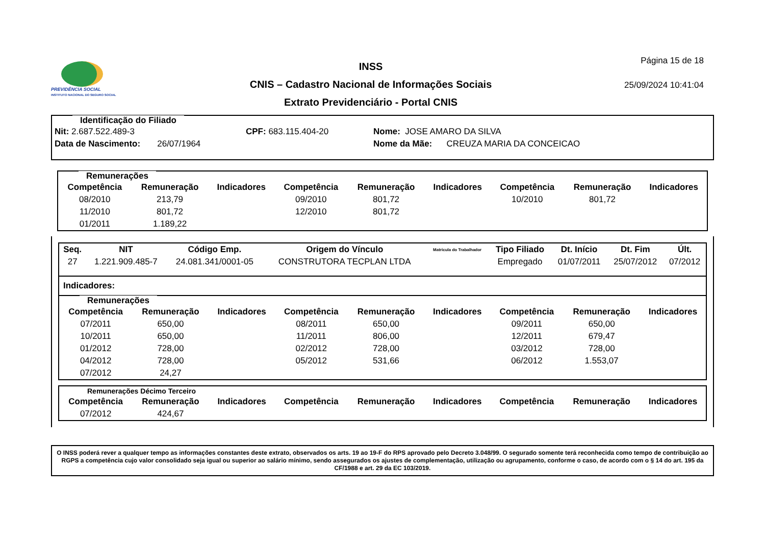PREVIDÊNCIA SOCIAL
INSTITUTO NACIONAL DO SEGURO SOCIAL
INSS
CNIS – Cadastro Nacional de Informações Sociais
Extrato Previdenciário - Portal CNIS
Página 15 de 18
25/09/2024 10:41:04
Identificação do Filiado
Nit: 2.687.522.489-3 CPF: 683.115.404-20 Nome: JOSE AMARO DA SILVA
Data de Nascimento: 26/07/1964 Nome da Mãe: CREUZA MARIA DA CONCEICAO
Remunerações
| Competência | Remuneração | Indicadores | Competência | Remuneração | Indicadores | Competência | Remuneração | Indicadores |
| --- | --- | --- | --- | --- | --- | --- | --- | --- |
| 08/2010 | 213,79 | | 09/2010 | 801,72 | | 10/2010 | 801,72 | |
| 11/2010 | 801,72 | | 12/2010 | 801,72 | | | | |
| 01/2011 | 1.189,22 | | | | | | | |
| Seq. | NIT | Código Emp. | Origem do Vínculo | Matrícula do Trabalhador | Tipo Filiado | Dt. Início | Dt. Fim | Últ. |
| --- | --- | --- | --- | --- | --- | --- | --- | --- |
| 27 | 1.221.909.485-7 | 24.081.341/0001-05 | CONSTRUTORA TECPLAN LTDA | | Empregado | 01/07/2011 | 25/07/2012 | 07/2012 |
Indicadores:
Remunerações
| Competência | Remuneração | Indicadores | Competência | Remuneração | Indicadores | Competência | Remuneração | Indicadores |
| --- | --- | --- | --- | --- | --- | --- | --- | --- |
| 07/2011 | 650,00 | | 08/2011 | 650,00 | | 09/2011 | 650,00 | |
| 10/2011 | 650,00 | | 11/2011 | 806,00 | | 12/2011 | 679,47 | |
| 01/2012 | 728,00 | | 02/2012 | 728,00 | | 03/2012 | 728,00 | |
| 04/2012 | 728,00 | | 05/2012 | 531,66 | | 06/2012 | 1.553,07 | |
| 07/2012 | 24,27 | | | | | | | |
Remunerações Décimo Terceiro
| Competência | Remuneração | Indicadores | Competência | Remuneração | Indicadores | Competência | Remuneração | Indicadores |
| --- | --- | --- | --- | --- | --- | --- | --- | --- |
| 07/2012 | 424,67 | | | | | | | |
O INSS poderá rever a qualquer tempo as informações constantes deste extrato, observados os arts. 19 ao 19-F do RPS aprovado pelo Decreto 3.048/99. O segurado somente terá reconhecida como tempo de contribuição ao RGPS a competência cujo valor consolidado seja igual ou superior ao salário mínimo, sendo assegurados os ajustes de complementação, utilização ou agrupamento, conforme o caso, de acordo com o § 14 do art. 195 da CF/1988 e art. 29 da EC 103/2019.